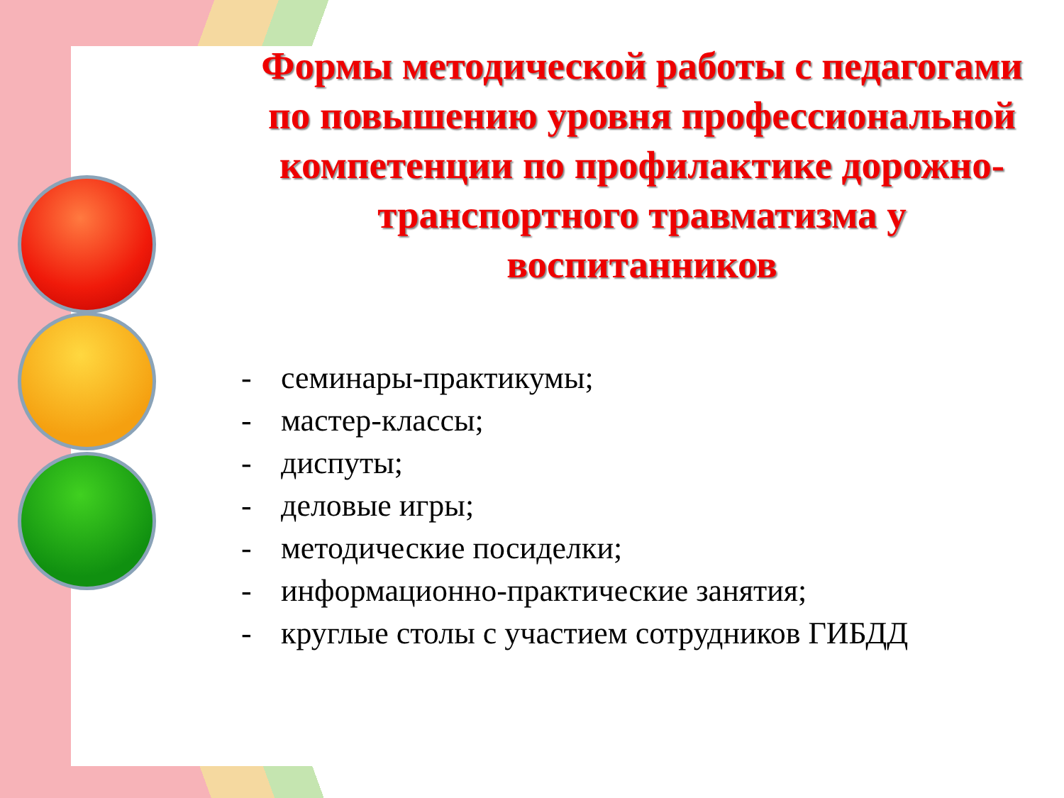Формы методической работы с педагогами по повышению уровня профессиональной компетенции по профилактике дорожно-транспортного травматизма у воспитанников
- семинары-практикумы;
- мастер-классы;
- диспуты;
- деловые игры;
- методические посиделки;
- информационно-практические занятия;
- круглые столы с участием сотрудников ГИБДД